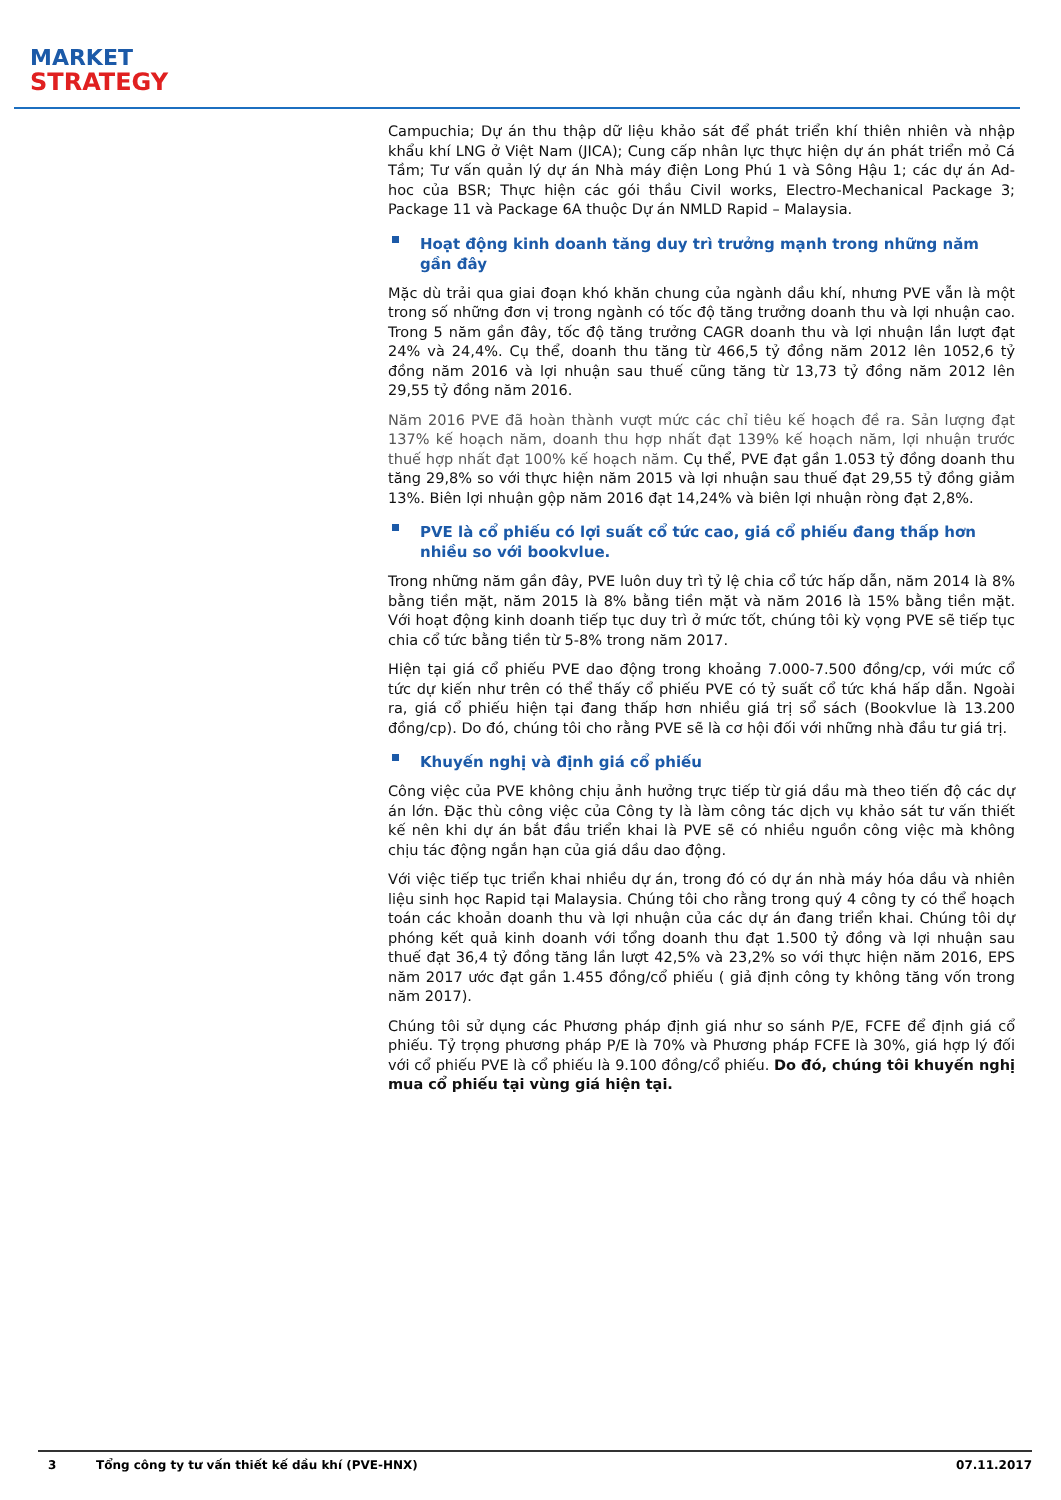MARKET
STRATEGY
Campuchia; Dự án thu thập dữ liệu khảo sát để phát triển khí thiên nhiên và nhập khẩu khí LNG ở Việt Nam (JICA); Cung cấp nhân lực thực hiện dự án phát triển mỏ Cá Tầm; Tư vấn quản lý dự án Nhà máy điện Long Phú 1 và Sông Hậu 1; các dự án Ad-hoc của BSR; Thực hiện các gói thầu Civil works, Electro-Mechanical Package 3; Package 11 và Package 6A thuộc Dự án NMLD Rapid – Malaysia.
Hoạt động kinh doanh tăng duy trì trưởng mạnh trong những năm gần đây
Mặc dù trải qua giai đoạn khó khăn chung của ngành dầu khí, nhưng PVE vẫn là một trong số những đơn vị trong ngành có tốc độ tăng trưởng doanh thu và lợi nhuận cao. Trong 5 năm gần đây, tốc độ tăng trưởng CAGR doanh thu và lợi nhuận lần lượt đạt 24% và 24,4%. Cụ thể, doanh thu tăng từ 466,5 tỷ đồng năm 2012 lên 1052,6 tỷ đồng năm 2016 và lợi nhuận sau thuế cũng tăng từ 13,73 tỷ đồng năm 2012 lên 29,55 tỷ đồng năm 2016.
Năm 2016 PVE đã hoàn thành vượt mức các chỉ tiêu kế hoạch đề ra. Sản lượng đạt 137% kế hoạch năm, doanh thu hợp nhất đạt 139% kế hoạch năm, lợi nhuận trước thuế hợp nhất đạt 100% kế hoạch năm. Cụ thể, PVE đạt gần 1.053 tỷ đồng doanh thu tăng 29,8% so với thực hiện năm 2015 và lợi nhuận sau thuế đạt 29,55 tỷ đồng giảm 13%. Biên lợi nhuận gộp năm 2016 đạt 14,24% và biên lợi nhuận ròng đạt 2,8%.
PVE là cổ phiếu có lợi suất cổ tức cao, giá cổ phiếu đang thấp hơn nhiều so với bookvlue.
Trong những năm gần đây, PVE luôn duy trì tỷ lệ chia cổ tức hấp dẫn, năm 2014 là 8% bằng tiền mặt, năm 2015 là 8% bằng tiền mặt và năm 2016 là 15% bằng tiền mặt. Với hoạt động kinh doanh tiếp tục duy trì ở mức tốt, chúng tôi kỳ vọng PVE sẽ tiếp tục chia cổ tức bằng tiền từ 5-8% trong năm 2017.
Hiện tại giá cổ phiếu PVE dao động trong khoảng 7.000-7.500 đồng/cp, với mức cổ tức dự kiến như trên có thể thấy cổ phiếu PVE có tỷ suất cổ tức khá hấp dẫn. Ngoài ra, giá cổ phiếu hiện tại đang thấp hơn nhiều giá trị sổ sách (Bookvlue là 13.200 đồng/cp). Do đó, chúng tôi cho rằng PVE sẽ là cơ hội đối với những nhà đầu tư giá trị.
Khuyến nghị và định giá cổ phiếu
Công việc của PVE không chịu ảnh hưởng trực tiếp từ giá dầu mà theo tiến độ các dự án lớn. Đặc thù công việc của Công ty là làm công tác dịch vụ khảo sát tư vấn thiết kế nên khi dự án bắt đầu triển khai là PVE sẽ có nhiều nguồn công việc mà không chịu tác động ngắn hạn của giá dầu dao động.
Với việc tiếp tục triển khai nhiều dự án, trong đó có dự án nhà máy hóa dầu và nhiên liệu sinh học Rapid tại Malaysia. Chúng tôi cho rằng trong quý 4 công ty có thể hoạch toán các khoản doanh thu và lợi nhuận của các dự án đang triển khai. Chúng tôi dự phóng kết quả kinh doanh với tổng doanh thu đạt 1.500 tỷ đồng và lợi nhuận sau thuế đạt 36,4 tỷ đồng tăng lần lượt 42,5% và 23,2% so với thực hiện năm 2016, EPS năm 2017 ước đạt gần 1.455 đồng/cổ phiếu ( giả định công ty không tăng vốn trong năm 2017).
Chúng tôi sử dụng các Phương pháp định giá như so sánh P/E, FCFE để định giá cổ phiếu. Tỷ trọng phương pháp P/E là 70% và Phương pháp FCFE là 30%, giá hợp lý đối với cổ phiếu PVE là cổ phiếu là 9.100 đồng/cổ phiếu. Do đó, chúng tôi khuyến nghị mua cổ phiếu tại vùng giá hiện tại.
3 Tổng công ty tư vấn thiết kế dầu khí (PVE-HNX) 07.11.2017